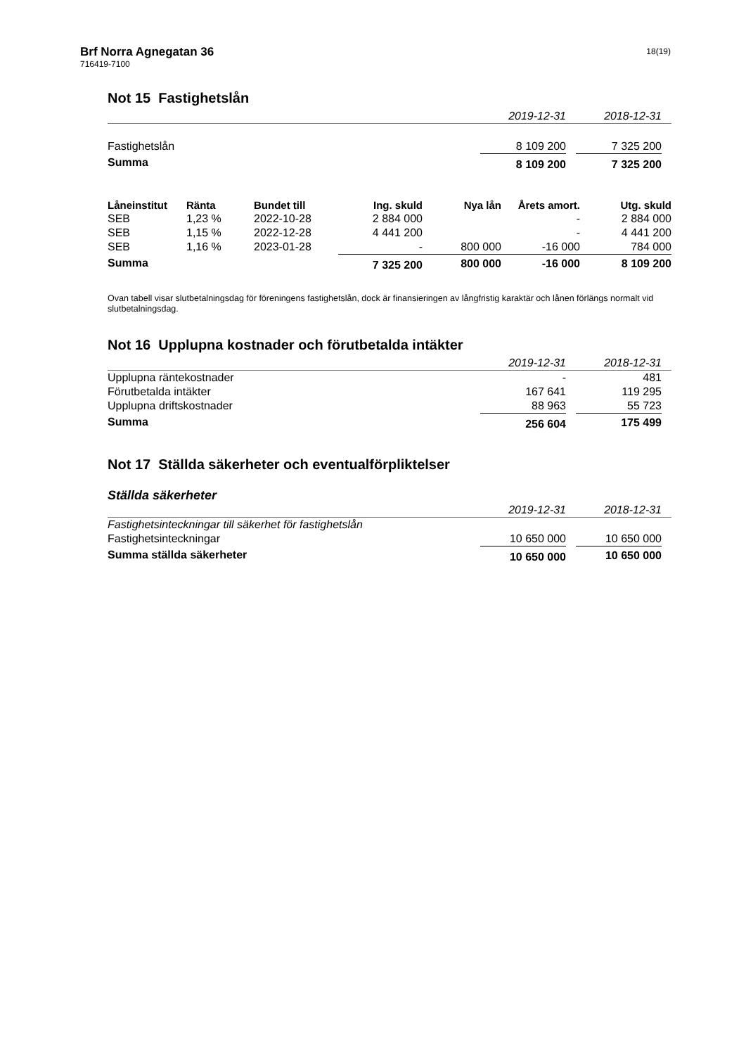Brf Norra Agnegatan 36
716419-7100
18(19)
Not 15 Fastighetslån
| | 2019-12-31 | | 2018-12-31 | |
| Fastighetslån | 8 109 200 | | 7 325 200 | |
| Summa | 8 109 200 | | 7 325 200 | |
| Låneinstitut | Ränta | Bundet till | Ing. skuld | Nya lån | Årets amort. | Utg. skuld |
| --- | --- | --- | --- | --- | --- | --- |
| SEB | 1,23 % | 2022-10-28 | 2 884 000 | | - | 2 884 000 |
| SEB | 1,15 % | 2022-12-28 | 4 441 200 | | - | 4 441 200 |
| SEB | 1,16 % | 2023-01-28 | - | 800 000 | -16 000 | 784 000 |
| Summa | | | 7 325 200 | 800 000 | -16 000 | 8 109 200 |
Ovan tabell visar slutbetalningsdag för föreningens fastighetslån, dock är finansieringen av långfristig karaktär och lånen förlängs normalt vid slutbetalningsdag.
Not 16 Upplupna kostnader och förutbetalda intäkter
| | 2019-12-31 | | 2018-12-31 | |
| Upplupna räntekostnader | - | | 481 | |
| Förutbetalda intäkter | 167 641 | | 119 295 | |
| Upplupna driftskostnader | 88 963 | | 55 723 | |
| Summa | 256 604 | | 175 499 | |
Not 17 Ställda säkerheter och eventualförpliktelser
Ställda säkerheter
| | 2019-12-31 | | 2018-12-31 | |
| Fastighetsinteckningar till säkerhet för fastighetslån | | | | |
| Fastighetsinteckningar | 10 650 000 | | 10 650 000 | |
| Summa ställda säkerheter | 10 650 000 | | 10 650 000 | |